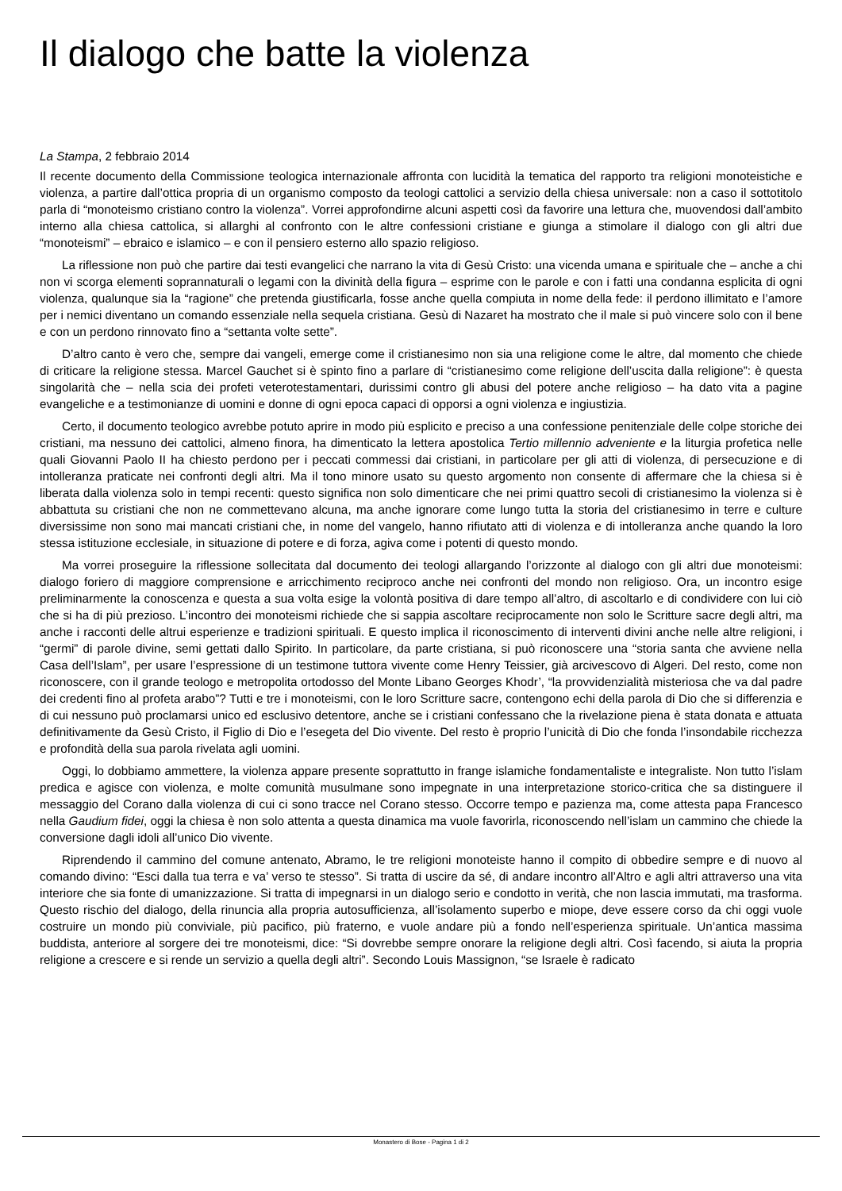Il dialogo che batte la violenza
La Stampa, 2 febbraio 2014
Il recente documento della Commissione teologica internazionale affronta con lucidità la tematica del rapporto tra religioni monoteistiche e violenza, a partire dall’ottica propria di un organismo composto da teologi cattolici a servizio della chiesa universale: non a caso il sottotitolo parla di “monoteismo cristiano contro la violenza”. Vorrei approfondirne alcuni aspetti così da favorire una lettura che, muovendosi dall’ambito interno alla chiesa cattolica, si allarghi al confronto con le altre confessioni cristiane e giunga a stimolare il dialogo con gli altri due “monoteismi” – ebraico e islamico – e con il pensiero esterno allo spazio religioso.
La riflessione non può che partire dai testi evangelici che narrano la vita di Gesù Cristo: una vicenda umana e spirituale che – anche a chi non vi scorga elementi soprannaturali o legami con la divinità della figura – esprime con le parole e con i fatti una condanna esplicita di ogni violenza, qualunque sia la “ragione” che pretenda giustificarla, fosse anche quella compiuta in nome della fede: il perdono illimitato e l’amore per i nemici diventano un comando essenziale nella sequela cristiana. Gesù di Nazaret ha mostrato che il male si può vincere solo con il bene e con un perdono rinnovato fino a “settanta volte sette”.
D’altro canto è vero che, sempre dai vangeli, emerge come il cristianesimo non sia una religione come le altre, dal momento che chiede di criticare la religione stessa. Marcel Gauchet si è spinto fino a parlare di “cristianesimo come religione dell’uscita dalla religione”: è questa singolarità che – nella scia dei profeti veterotestamentari, durissimi contro gli abusi del potere anche religioso – ha dato vita a pagine evangeliche e a testimonianze di uomini e donne di ogni epoca capaci di opporsi a ogni violenza e ingiustizia.
Certo, il documento teologico avrebbe potuto aprire in modo più esplicito e preciso a una confessione penitenziale delle colpe storiche dei cristiani, ma nessuno dei cattolici, almeno finora, ha dimenticato la lettera apostolica Tertio millennio adveniente e la liturgia profetica nelle quali Giovanni Paolo II ha chiesto perdono per i peccati commessi dai cristiani, in particolare per gli atti di violenza, di persecuzione e di intolleranza praticate nei confronti degli altri. Ma il tono minore usato su questo argomento non consente di affermare che la chiesa si è liberata dalla violenza solo in tempi recenti: questo significa non solo dimenticare che nei primi quattro secoli di cristianesimo la violenza si è abbattuta su cristiani che non ne commettevano alcuna, ma anche ignorare come lungo tutta la storia del cristianesimo in terre e culture diversissime non sono mai mancati cristiani che, in nome del vangelo, hanno rifiutato atti di violenza e di intolleranza anche quando la loro stessa istituzione ecclesiale, in situazione di potere e di forza, agiva come i potenti di questo mondo.
Ma vorrei proseguire la riflessione sollecitata dal documento dei teologi allargando l’orizzonte al dialogo con gli altri due monoteismi: dialogo foriero di maggiore comprensione e arricchimento reciproco anche nei confronti del mondo non religioso. Ora, un incontro esige preliminarmente la conoscenza e questa a sua volta esige la volontà positiva di dare tempo all’altro, di ascoltarlo e di condividere con lui ciò che si ha di più prezioso. L’incontro dei monoteismi richiede che si sappia ascoltare reciprocamente non solo le Scritture sacre degli altri, ma anche i racconti delle altrui esperienze e tradizioni spirituali. E questo implica il riconoscimento di interventi divini anche nelle altre religioni, i “germi” di parole divine, semi gettati dallo Spirito. In particolare, da parte cristiana, si può riconoscere una “storia santa che avviene nella Casa dell’Islam”, per usare l’espressione di un testimone tuttora vivente come Henry Teissier, già arcivescovo di Algeri. Del resto, come non riconoscere, con il grande teologo e metropolita ortodosso del Monte Libano Georges Khodr’, “la provvidenzialità misteriosa che va dal padre dei credenti fino al profeta arabo”? Tutti e tre i monoteismi, con le loro Scritture sacre, contengono echi della parola di Dio che si differenzia e di cui nessuno può proclamarsi unico ed esclusivo detentore, anche se i cristiani confessano che la rivelazione piena è stata donata e attuata definitivamente da Gesù Cristo, il Figlio di Dio e l’esegeta del Dio vivente. Del resto è proprio l’unicità di Dio che fonda l’insondabile ricchezza e profondità della sua parola rivelata agli uomini.
Oggi, lo dobbiamo ammettere, la violenza appare presente soprattutto in frange islamiche fondamentaliste e integraliste. Non tutto l’islam predica e agisce con violenza, e molte comunità musulmane sono impegnate in una interpretazione storico-critica che sa distinguere il messaggio del Corano dalla violenza di cui ci sono tracce nel Corano stesso. Occorre tempo e pazienza ma, come attesta papa Francesco nella Gaudium fidei, oggi la chiesa è non solo attenta a questa dinamica ma vuole favorirla, riconoscendo nell’islam un cammino che chiede la conversione dagli idoli all’unico Dio vivente.
Riprendendo il cammino del comune antenato, Abramo, le tre religioni monoteiste hanno il compito di obbedire sempre e di nuovo al comando divino: “Esci dalla tua terra e va’ verso te stesso”. Si tratta di uscire da sé, di andare incontro all’Altro e agli altri attraverso una vita interiore che sia fonte di umanizzazione. Si tratta di impegnarsi in un dialogo serio e condotto in verità, che non lascia immutati, ma trasforma. Questo rischio del dialogo, della rinuncia alla propria autosufficienza, all’isolamento superbo e miope, deve essere corso da chi oggi vuole costruire un mondo più conviviale, più pacifico, più fraterno, e vuole andare più a fondo nell’esperienza spirituale. Un’antica massima buddista, anteriore al sorgere dei tre monoteismi, dice: “Si dovrebbe sempre onorare la religione degli altri. Così facendo, si aiuta la propria religione a crescere e si rende un servizio a quella degli altri”. Secondo Louis Massignon, “se Israele è radicato
Monastero di Bose - Pagina 1 di 2